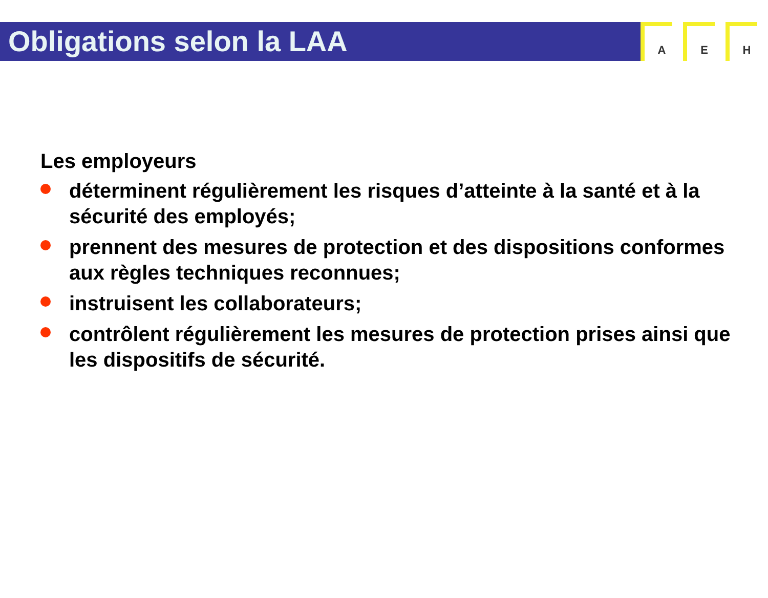Obligations selon la LAA
A E H
Les employeurs
déterminent régulièrement les risques d’atteinte à la santé et à la sécurité des employés;
prennent des mesures de protection et des dispositions conformes aux règles techniques reconnues;
instruisent les collaborateurs;
contrôlent régulièrement les mesures de protection prises ainsi que les dispositifs de sécurité.